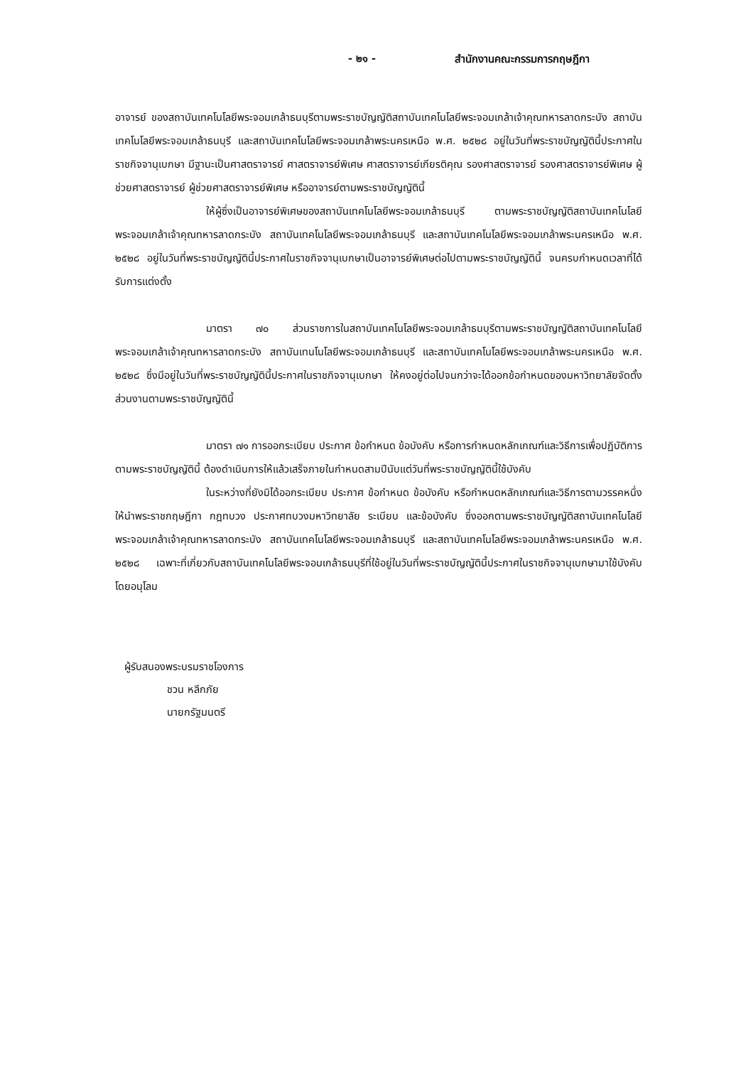- ๒๑ - สำนักงานคณะกรรมการกฤษฎีกา
อาจารย์ ของสถาบันเทคโนโลยีพระจอมเกล้าธนบุรีตามพระราชบัญญัติสถาบันเทคโนโลยีพระจอมเกล้าเจ้าคุณทหารลาดกระบัง สถาบันเทคโนโลยีพระจอมเกล้าธนบุรี และสถาบันเทคโนโลยีพระจอมเกล้าพระนครเหนือ พ.ศ. ๒๕๒๘ อยู่ในวันที่พระราชบัญญัตินี้ประกาศในราชกิจจานุเบกษา มีฐานะเป็นศาสตราจารย์ ศาสตราจารย์พิเศษ ศาสตราจารย์เกียรติคุณ รองศาสตราจารย์ รองศาสตราจารย์พิเศษ ผู้ช่วยศาสตราจารย์ ผู้ช่วยศาสตราจารย์พิเศษ หรืออาจารย์ตามพระราชบัญญัตินี้
ให้ผู้ซึ่งเป็นอาจารย์พิเศษของสถาบันเทคโนโลยีพระจอมเกล้าธนบุรี ตามพระราชบัญญัติสถาบันเทคโนโลยีพระจอมเกล้าเจ้าคุณทหารลาดกระบัง สถาบันเทคโนโลยีพระจอมเกล้าธนบุรี และสถาบันเทคโนโลยีพระจอมเกล้าพระนครเหนือ พ.ศ. ๒๕๒๘ อยู่ในวันที่พระราชบัญญัตินี้ประกาศในราชกิจจานุเบกษาเป็นอาจารย์พิเศษต่อไปตามพระราชบัญญัตินี้ จนครบกำหนดเวลาที่ได้รับการแต่งตั้ง
มาตรา ๗๐ ส่วนราชการในสถาบันเทคโนโลยีพระจอมเกล้าธนบุรีตามพระราชบัญญัติสถาบันเทคโนโลยีพระจอมเกล้าเจ้าคุณทหารลาดกระบัง สถาบันเทนโนโลยีพระจอมเกล้าธนบุรี และสถาบันเทคโนโลยีพระจอมเกล้าพระนครเหนือ พ.ศ. ๒๕๒๘ ซึ่งมีอยู่ในวันที่พระราชบัญญัตินี้ประกาศในราชกิจจานุเบกษา ให้คงอยู่ต่อไปจนกว่าจะได้ออกข้อกำหนดของมหาวิทยาลัยจัดตั้งส่วนงานตามพระราชบัญญัตินี้
มาตรา ๗๑ การออกระเบียบ ประกาศ ข้อกำหนด ข้อบังคับ หรือการกำหนดหลักเกณฑ์และวิธีการเพื่อปฏิบัติการตามพระราชบัญญัตินี้ ต้องดำเนินการให้แล้วเสร็จภายในกำหนดสามปีนับแต่วันที่พระราชบัญญัตินี้ใช้บังคับ
ในระหว่างที่ยังมิได้ออกระเบียบ ประกาศ ข้อกำหนด ข้อบังคับ หรือกำหนดหลักเกณฑ์และวิธีการตามวรรคหนึ่ง ให้นำพระราชกฤษฎีกา กฎทบวง ประกาศทบวงมหาวิทยาลัย ระเบียบ และข้อบังคับ ซึ่งออกตามพระราชบัญญัติสถาบันเทคโนโลยีพระจอมเกล้าเจ้าคุณทหารลาดกระบัง สถาบันเทคโนโลยีพระจอมเกล้าธนบุรี และสถาบันเทคโนโลยีพระจอมเกล้าพระนครเหนือ พ.ศ. ๒๕๒๘ เฉพาะที่เกี่ยวกับสถาบันเทคโนโลยีพระจอมเกล้าธนบุรีที่ใช้อยู่ในวันที่พระราชบัญญัตินี้ประกาศในราชกิจจานุเบกษามาใช้บังคับโดยอนุโลม
ผู้รับสนองพระบรมราชโองการ
ชวน หลีกภัย
นายกรัฐมนตรี